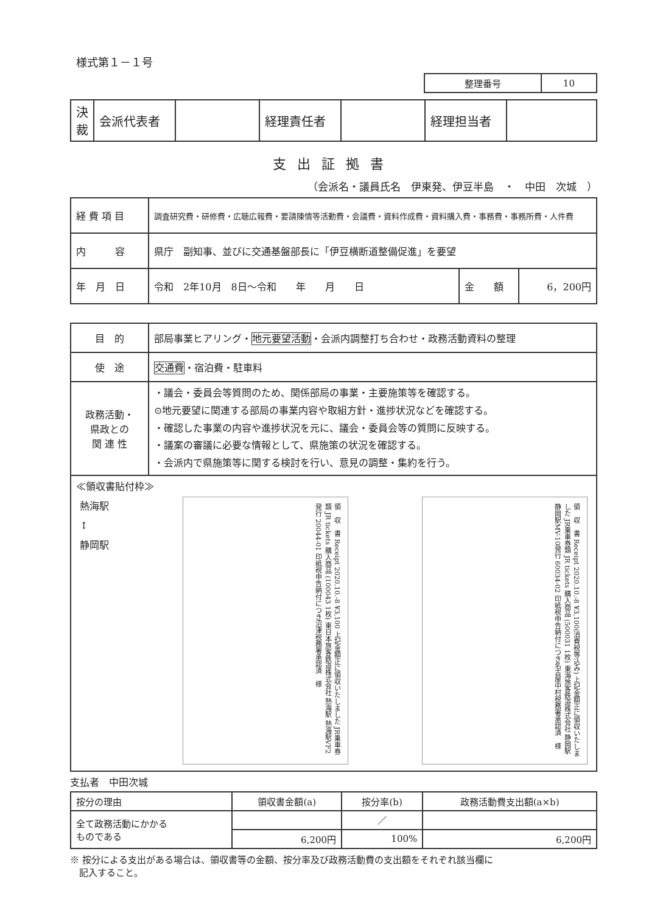様式第１－１号
| 整理番号 | 10 |
| 決裁 | 会派代表者 | | 経理責任者 | | 経理担当者 | |
支出証拠書
（会派名・議員氏名　伊東発、伊豆半島　・　中田　次城　）
| 経 費 項 目 | 調査研究費・研修費・広聴広報費・要請陳情等活動費・会議費・資料作成費・資料購入費・事務費・事務所費・人件費 | | |
| 内 容 | 県庁 副知事、並びに交通基盤部長に「伊豆横断道整備促進」を要望 | | |
| 年 月 日 | 令和 2年10月 8日～令和 年 月 日 | 金 額 | 6，200円 |
| 目 的 | 部局事業ヒアリング・ 地元要望活動 ・会派内調整打ち合わせ・政務活動資料の整理 |
| 使 途 | 交通費 ・宿泊費・駐車料 |
| 政務活動・ 県政との 関 連 性 | ・議会・委員会等質問のため、関係部局の事業・主要施策等を確認する。 ⊙地元要望に関連する部局の事業内容や取組方針・進捗状況などを確認する。 ・確認した事業の内容や進捗状況を元に、議会・委員会等の質問に反映する。 ・議案の審議に必要な情報として、県施策の状況を確認する。 ・会派内で県施策等に関する検討を行い、意見の調整・集約を行う。 |
| ≪領収書貼付枠≫ 熱海駅 ↕ 静岡駅 領 収 書 Receipt 2020.10.-8 ¥3,100 上記金額正に領収いたしました JR乗車券類 JR tickets 購入商品 (100043 1枚) 東日本旅客鉄道株式会社 熱海駅 熱海駅VF2発行 20044-01 印紙税申告納付につき沼津税務署承認済 様 領 収 書 Receipt 2020.10.-8 ¥3,100(消費税等込み) 上記金額正に領収いたしました JR乗車券類 JR tickets 購入商品 (500031 1枚) 東海旅客鉄道株式会社 静岡駅 静岡駅MV-10発行 60034-02 印紙税申告納付につき名古屋中村税務署承認済 様 | |
支払者　中田次城
| 按分の理由 | 領収書金額(a) | 按分率(b) | 政務活動費支出額(a×b) |
| 全て政務活動にかかる ものである | | ／ | |
| | 6,200円 | 100% | 6,200円 |
※ 按分による支出がある場合は、領収書等の金額、按分率及び政務活動費の支出額をそれぞれ該当欄に
　記入すること。